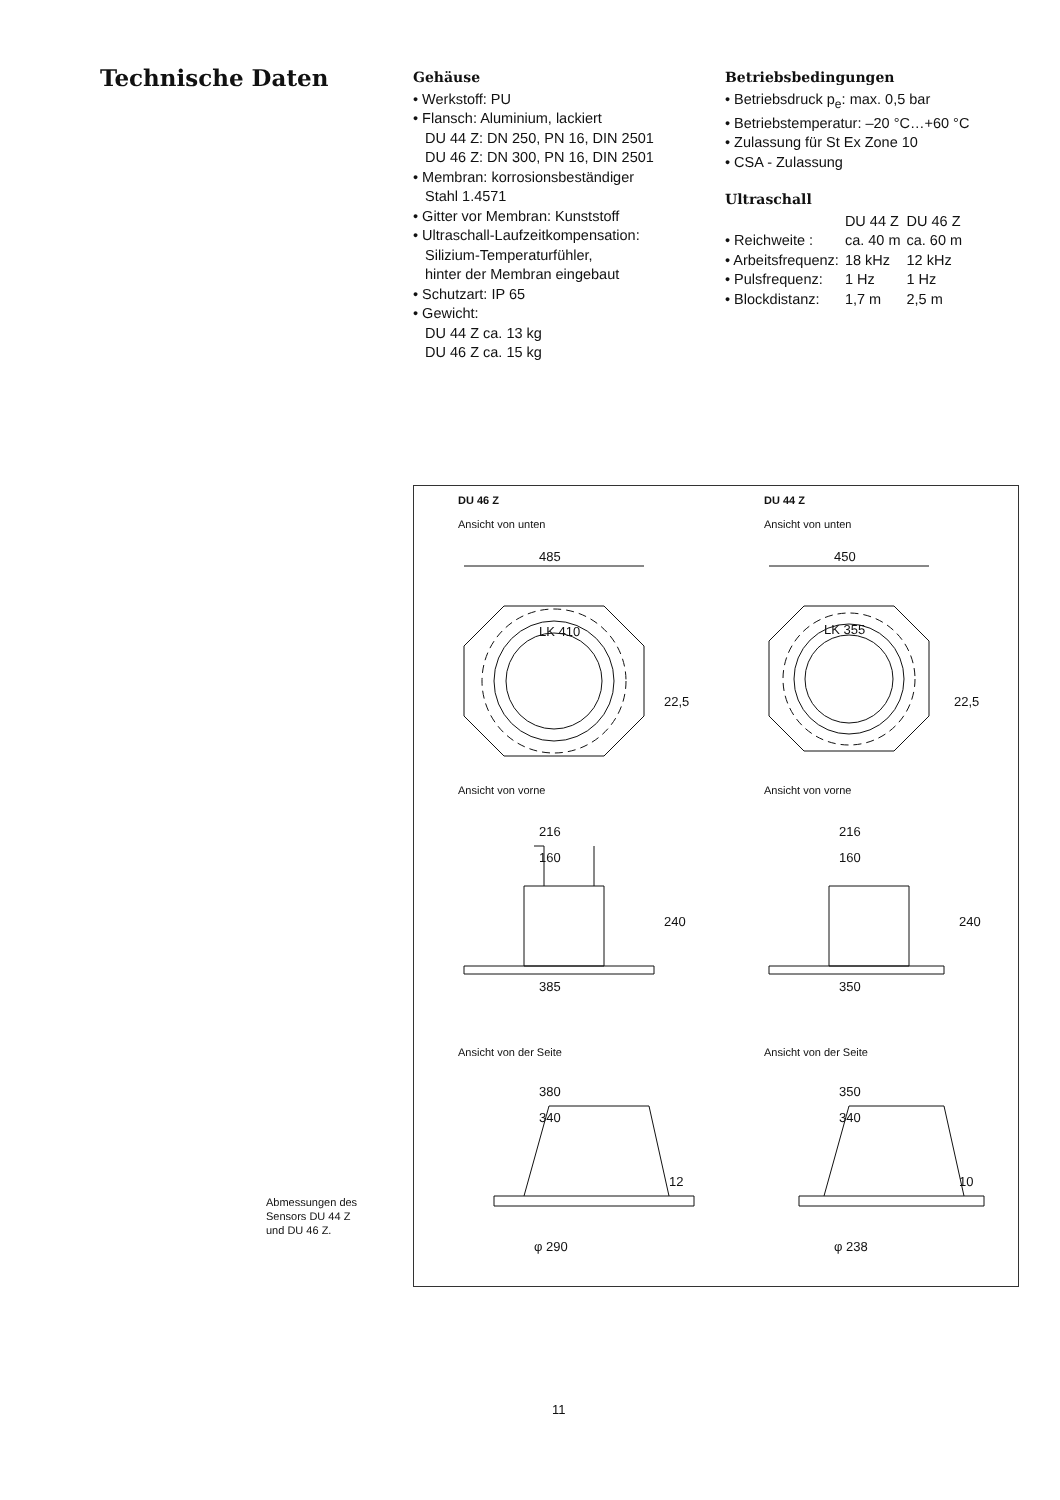Technische Daten
Gehäuse
• Werkstoff: PU
• Flansch: Aluminium, lackiert
DU 44 Z: DN 250, PN 16, DIN 2501
DU 46 Z: DN 300, PN 16, DIN 2501
• Membran: korrosionsbeständiger
Stahl 1.4571
• Gitter vor Membran: Kunststoff
• Ultraschall-Laufzeitkompensation:
Silizium-Temperaturfühler,
hinter der Membran eingebaut
• Schutzart: IP 65
• Gewicht:
DU 44 Z ca. 13 kg
DU 46 Z ca. 15 kg
Betriebsbedingungen
• Betriebsdruck p<sub>e</sub>: max. 0,5 bar
• Betriebstemperatur: –20 °C…+60 °C
• Zulassung für St Ex Zone 10
• CSA - Zulassung
Ultraschall
| | DU 44 Z | DU 46 Z |
| • Reichweite : | ca. 40 m | ca. 60 m |
| • Arbeitsfrequenz: | 18 kHz | 12 kHz |
| • Pulsfrequenz: | 1 Hz | 1 Hz |
| • Blockdistanz: | 1,7 m | 2,5 m |
DU 46 Z
Ansicht von unten
DU 44 Z
Ansicht von unten
485
450
LK 410
LK 355
22,5
22,5
216
160
240
385
216
160
240
350
380
340
12
φ 290
350
340
10
φ 238
Ansicht von vorne Ansicht von vorne
Ansicht von der Seite Ansicht von der Seite
Abmessungen des
Sensors DU 44 Z
und DU 46 Z.
11